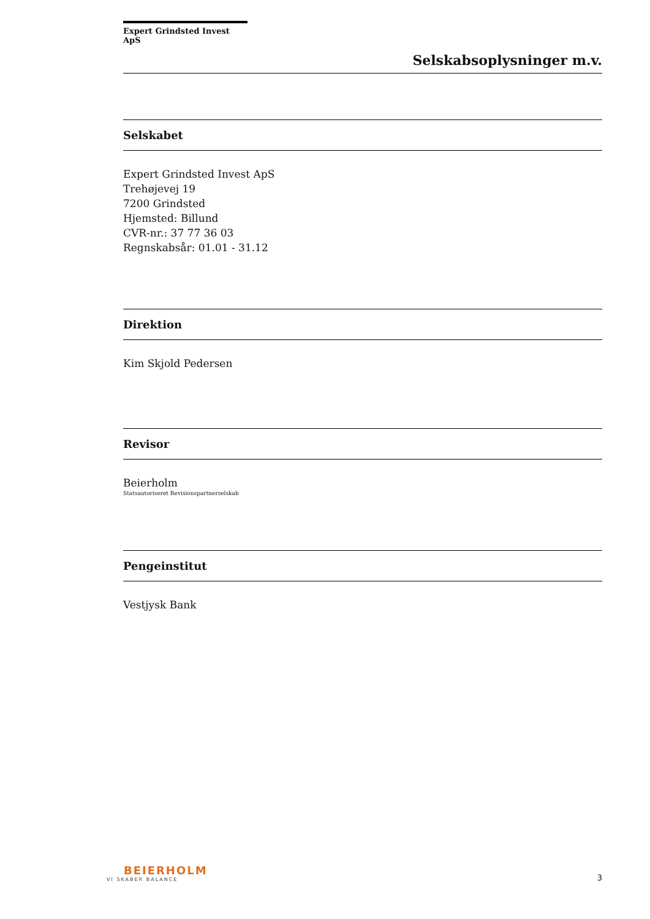Expert Grindsted Invest ApS
Selskabsoplysninger m.v.
Selskabet
Expert Grindsted Invest ApS
Trehøjevej 19
7200 Grindsted
Hjemsted: Billund
CVR-nr.: 37 77 36 03
Regnskabsår: 01.01 - 31.12
Direktion
Kim Skjold Pedersen
Revisor
Beierholm
Statsautoriseret Revisionspartnerselskab
Pengeinstitut
Vestjysk Bank
BEIERHOLM
VI SKABER BALANCE
3